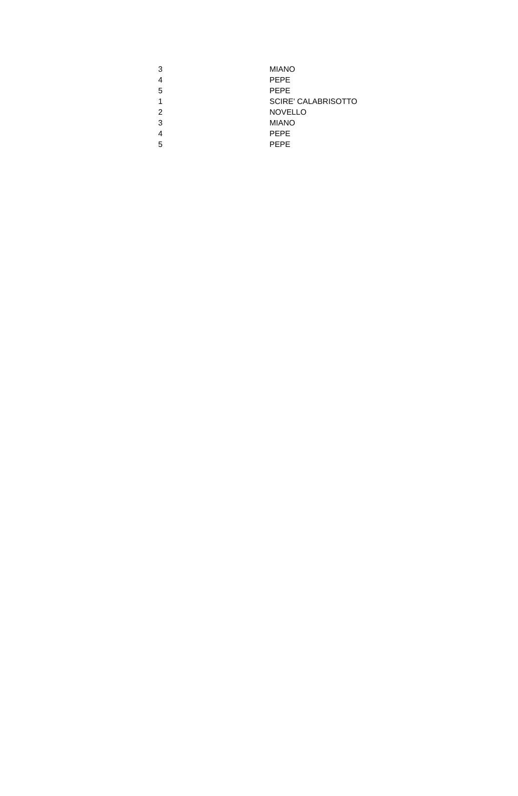| 3 | MIANO |
| 4 | PEPE |
| 5 | PEPE |
| 1 | SCIRE' CALABRISOTTO |
| 2 | NOVELLO |
| 3 | MIANO |
| 4 | PEPE |
| 5 | PEPE |